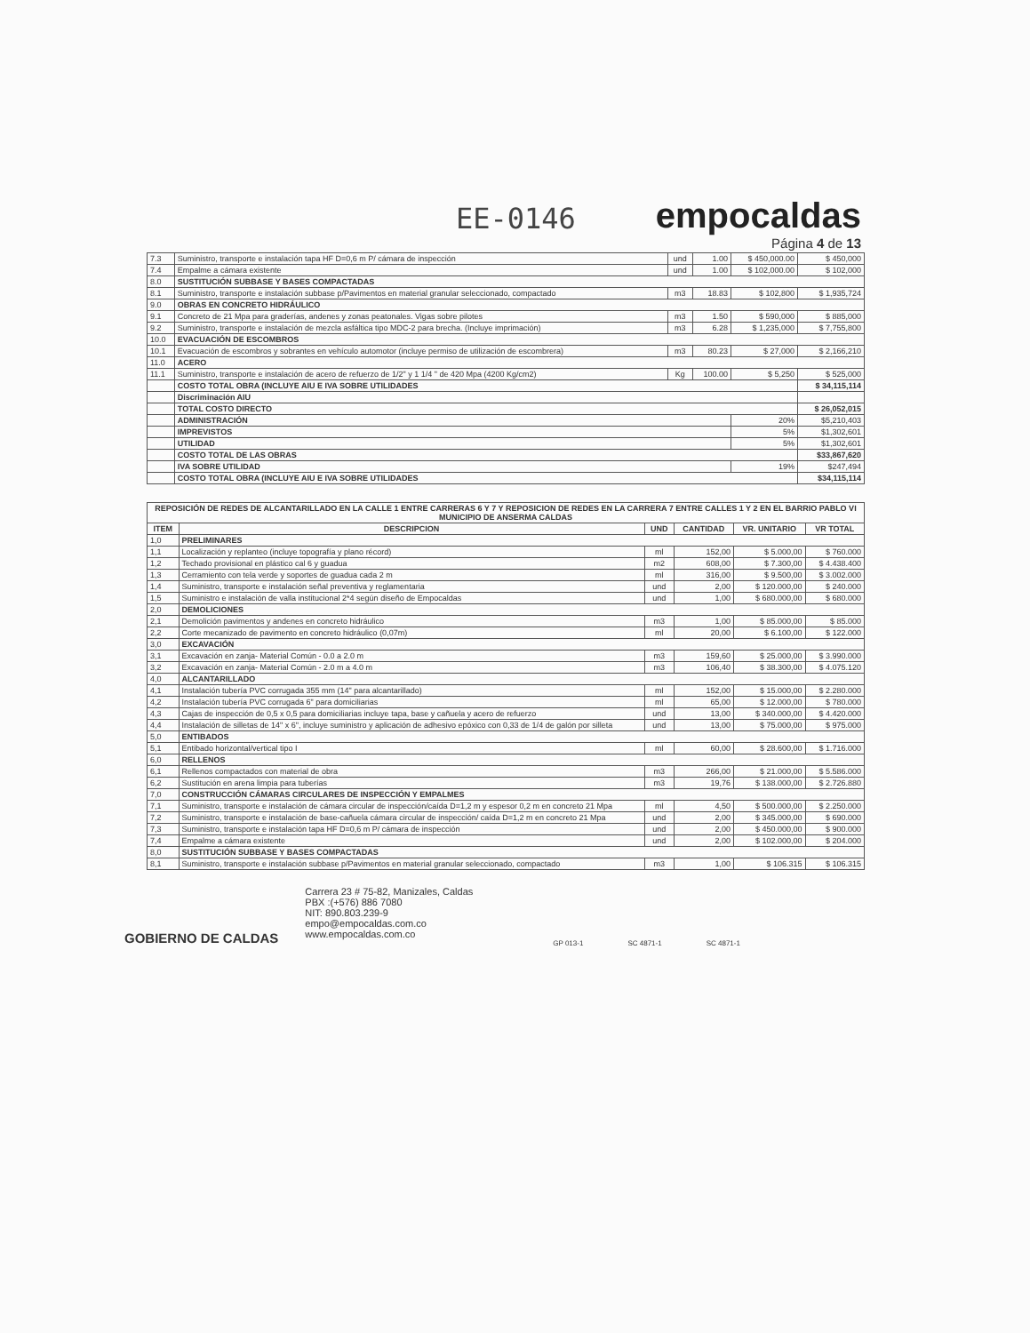EE-0146
empocaldas
Página 4 de 13
| 7.3 | Suministro, transporte e instalación tapa HF D=0,6 m P/ cámara de inspección | und | 1.00 | $ 450,000.00 | $ 450,000 |
| 7.4 | Empalme a cámara existente | und | 1.00 | $ 102,000.00 | $ 102,000 |
| 8.0 | SUSTITUCIÓN SUBBASE Y BASES COMPACTADAS | | | | |
| 8.1 | Suministro, transporte e instalación subbase p/Pavimentos en material granular seleccionado, compactado | m3 | 18.83 | $ 102,800 | $ 1,935,724 |
| 9.0 | OBRAS EN CONCRETO HIDRÁULICO | | | | |
| 9.1 | Concreto de 21 Mpa para graderías, andenes y zonas peatonales. Vigas sobre pilotes | m3 | 1.50 | $ 590,000 | $ 885,000 |
| 9.2 | Suministro, transporte e instalación de mezcla asfáltica tipo MDC-2 para brecha. (Incluye imprimación) | m3 | 6.28 | $ 1,235,000 | $ 7,755,800 |
| 10.0 | EVACUACIÓN DE ESCOMBROS | | | | |
| 10.1 | Evacuación de escombros y sobrantes en vehículo automotor (incluye permiso de utilización de escombrera) | m3 | 80.23 | $ 27,000 | $ 2,166,210 |
| 11.0 | ACERO | | | | |
| 11.1 | Suministro, transporte e instalación de acero de refuerzo de 1/2" y 1 1/4 " de 420 Mpa (4200 Kg/cm2) | Kg | 100.00 | $ 5,250 | $ 525,000 |
| | COSTO TOTAL OBRA (INCLUYE AIU E IVA SOBRE UTILIDADES | | | | $ 34,115,114 |
| | Discriminación AIU | | | | |
| | TOTAL COSTO DIRECTO | | | | $ 26,052,015 |
| | ADMINISTRACIÓN | | | 20% | $5,210,403 |
| | IMPREVISTOS | | | 5% | $1,302,601 |
| | UTILIDAD | | | 5% | $1,302,601 |
| | COSTO TOTAL DE LAS OBRAS | | | | $33,867,620 |
| | IVA SOBRE UTILIDAD | | | 19% | $247,494 |
| | COSTO TOTAL OBRA (INCLUYE AIU E IVA SOBRE UTILIDADES | | | | $34,115,114 |
| REPOSICIÓN DE REDES DE ALCANTARILLADO EN LA CALLE 1 ENTRE CARRERAS 6 Y 7 Y REPOSICION DE REDES EN LA CARRERA 7 ENTRE CALLES 1 Y 2 EN EL BARRIO PABLO VI MUNICIPIO DE ANSERMA CALDAS | | | | | |
| --- | --- | --- | --- | --- | --- |
| ITEM | DESCRIPCION | UND | CANTIDAD | VR. UNITARIO | VR TOTAL |
| 1,0 | PRELIMINARES | | | | |
| 1,1 | Localización y replanteo (incluye topografía y plano récord) | ml | 152,00 | $ 5.000,00 | $ 760.000 |
| 1,2 | Techado provisional en plástico cal 6 y guadua | m2 | 608,00 | $ 7.300,00 | $ 4.438.400 |
| 1,3 | Cerramiento con tela verde y soportes de guadua cada 2 m | ml | 316,00 | $ 9.500,00 | $ 3.002.000 |
| 1,4 | Suministro, transporte e instalación señal preventiva y reglamentaria | und | 2,00 | $ 120.000,00 | $ 240.000 |
| 1,5 | Suministro e instalación de valla institucional 2*4 según diseño de Empocaldas | und | 1,00 | $ 680.000,00 | $ 680.000 |
| 2,0 | DEMOLICIONES | | | | |
| 2,1 | Demolición pavimentos y andenes en concreto hidráulico | m3 | 1,00 | $ 85.000,00 | $ 85.000 |
| 2,2 | Corte mecanizado de pavimento en concreto hidráulico (0,07m) | ml | 20,00 | $ 6.100,00 | $ 122.000 |
| 3,0 | EXCAVACIÓN | | | | |
| 3,1 | Excavación en zanja- Material Común - 0.0 a 2.0 m | m3 | 159,60 | $ 25.000,00 | $ 3.990.000 |
| 3,2 | Excavación en zanja- Material Común - 2.0 m a 4.0 m | m3 | 106,40 | $ 38.300,00 | $ 4.075.120 |
| 4,0 | ALCANTARILLADO | | | | |
| 4,1 | Instalación tubería PVC corrugada 355 mm (14" para alcantarillado) | ml | 152,00 | $ 15.000,00 | $ 2.280.000 |
| 4,2 | Instalación tubería PVC corrugada 6" para domiciliarias | ml | 65,00 | $ 12.000,00 | $ 780.000 |
| 4,3 | Cajas de inspección de 0,5 x 0,5 para domiciliarias incluye tapa, base y cañuela y acero de refuerzo | und | 13,00 | $ 340.000,00 | $ 4.420.000 |
| 4,4 | Instalación de silletas de 14" x 6", incluye suministro y aplicación de adhesivo epóxico con 0,33 de 1/4 de galón por silleta | und | 13,00 | $ 75.000,00 | $ 975.000 |
| 5,0 | ENTIBADOS | | | | |
| 5,1 | Entibado horizontal/vertical tipo I | ml | 60,00 | $ 28.600,00 | $ 1.716.000 |
| 6,0 | RELLENOS | | | | |
| 6,1 | Rellenos compactados con material de obra | m3 | 266,00 | $ 21.000,00 | $ 5.586.000 |
| 6,2 | Sustitución en arena limpia para tuberías | m3 | 19,76 | $ 138.000,00 | $ 2.726.880 |
| 7,0 | CONSTRUCCIÓN CÁMARAS CIRCULARES DE INSPECCIÓN Y EMPALMES | | | | |
| 7,1 | Suministro, transporte e instalación de cámara circular de inspección/caída D=1,2 m y espesor 0,2 m en concreto 21 Mpa | ml | 4,50 | $ 500.000,00 | $ 2.250.000 |
| 7,2 | Suministro, transporte e instalación de base-cañuela cámara circular de inspección/ caída D=1,2 m en concreto 21 Mpa | und | 2,00 | $ 345.000,00 | $ 690.000 |
| 7,3 | Suministro, transporte e instalación tapa HF D=0,6 m P/ cámara de inspección | und | 2,00 | $ 450.000,00 | $ 900.000 |
| 7,4 | Empalme a cámara existente | und | 2,00 | $ 102.000,00 | $ 204.000 |
| 8,0 | SUSTITUCIÓN SUBBASE Y BASES COMPACTADAS | | | | |
| 8,1 | Suministro, transporte e instalación subbase p/Pavimentos en material granular seleccionado, compactado | m3 | 1,00 | $ 106.315 | $ 106.315 |
GOBIERNO DE CALDAS
Carrera 23 # 75-82, Manizales, Caldas
PBX :(+576) 886 7080
NIT: 890.803.239-9
empo@empocaldas.com.co
www.empocaldas.com.co
GP 013-1 SC 4871-1 SC 4871-1